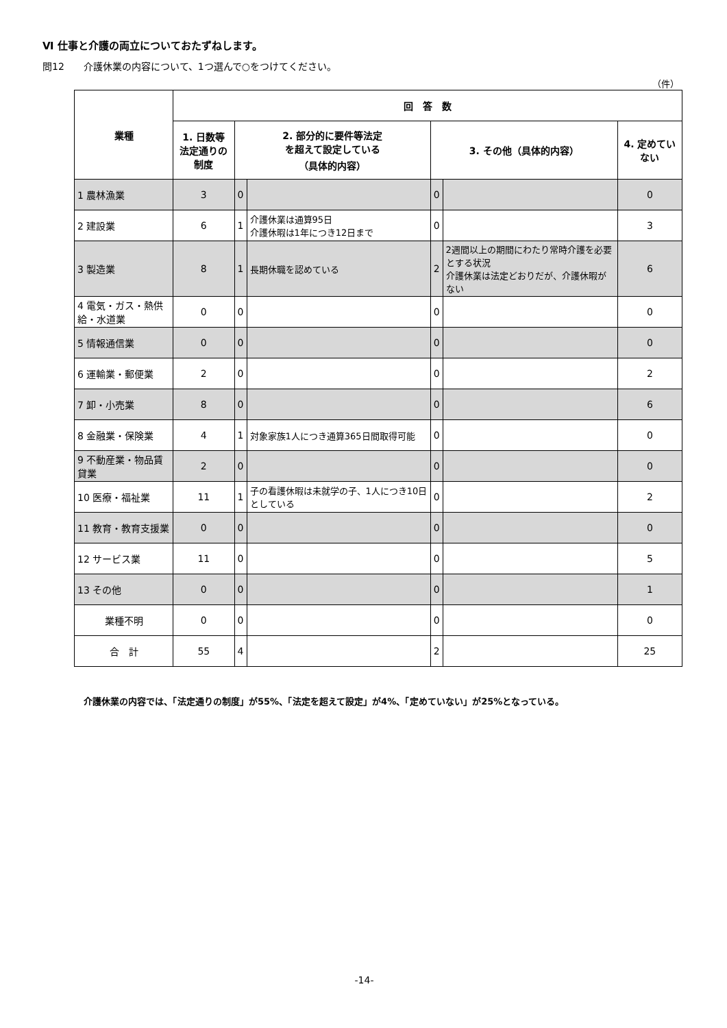Ⅵ 仕事と介護の両立についておたずねします。
問12　　介護休業の内容について、1つ選んで○をつけてください。
（件）
| 業種 | 回 答 数 | | | | | |
| --- | --- | --- | --- | --- | --- | --- |
| | 1. 日数等 法定通りの制度 | 2. 部分的に要件等法定 を超えて設定している （具体的内容） | | 3. その他（具体的内容） | | 4. 定めていない |
| 1 農林漁業 | 3 | 0 | | 0 | | 0 |
| 2 建設業 | 6 | 1 | 介護休業は通算95日 介護休暇は1年につき12日まで | 0 | | 3 |
| 3 製造業 | 8 | 1 | 長期休職を認めている | 2 | 2週間以上の期間にわたり常時介護を必要とする状況 介護休業は法定どおりだが、介護休暇がない | 6 |
| 4 電気・ガス・熱供給・水道業 | 0 | 0 | | 0 | | 0 |
| 5 情報通信業 | 0 | 0 | | 0 | | 0 |
| 6 運輸業・郵便業 | 2 | 0 | | 0 | | 2 |
| 7 卸・小売業 | 8 | 0 | | 0 | | 6 |
| 8 金融業・保険業 | 4 | 1 | 対象家族1人につき通算365日間取得可能 | 0 | | 0 |
| 9 不動産業・物品賃貸業 | 2 | 0 | | 0 | | 0 |
| 10 医療・福祉業 | 11 | 1 | 子の看護休暇は未就学の子、1人につき10日としている | 0 | | 2 |
| 11 教育・教育支援業 | 0 | 0 | | 0 | | 0 |
| 12 サービス業 | 11 | 0 | | 0 | | 5 |
| 13 その他 | 0 | 0 | | 0 | | 1 |
| 業種不明 | 0 | 0 | | 0 | | 0 |
| 合 計 | 55 | 4 | | 2 | | 25 |
介護休業の内容では、「法定通りの制度」が55%、「法定を超えて設定」が4%、「定めていない」が25%となっている。
-14-